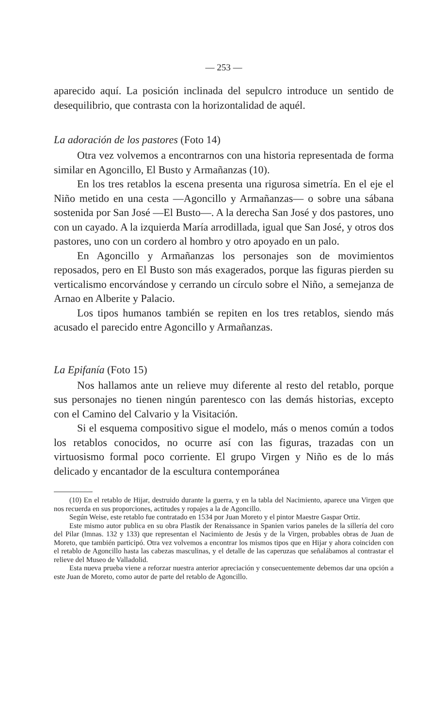— 253 —
aparecido aquí. La posición inclinada del sepulcro introduce un sentido de desequilibrio, que contrasta con la horizontalidad de aquél.
La adoración de los pastores (Foto 14)
Otra vez volvemos a encontrarnos con una historia representada de forma similar en Agoncillo, El Busto y Armañanzas (10).
En los tres retablos la escena presenta una rigurosa simetría. En el eje el Niño metido en una cesta —Agoncillo y Armañanzas— o sobre una sábana sostenida por San José —El Busto—. A la derecha San José y dos pastores, uno con un cayado. A la izquierda María arrodillada, igual que San José, y otros dos pastores, uno con un cordero al hombro y otro apoyado en un palo.
En Agoncillo y Armañanzas los personajes son de movimientos reposados, pero en El Busto son más exagerados, porque las figuras pierden su verticalismo encorvándose y cerrando un círculo sobre el Niño, a semejanza de Arnao en Alberite y Palacio.
Los tipos humanos también se repiten en los tres retablos, siendo más acusado el parecido entre Agoncillo y Armañanzas.
La Epifanía (Foto 15)
Nos hallamos ante un relieve muy diferente al resto del retablo, porque sus personajes no tienen ningún parentesco con las demás historias, excepto con el Camino del Calvario y la Visitación.
Si el esquema compositivo sigue el modelo, más o menos común a todos los retablos conocidos, no ocurre así con las figuras, trazadas con un virtuosismo formal poco corriente. El grupo Virgen y Niño es de lo más delicado y encantador de la escultura contemporánea
(10) En el retablo de Hijar, destruido durante la guerra, y en la tabla del Nacimiento, aparece una Virgen que nos recuerda en sus proporciones, actitudes y ropajes a la de Agoncillo.
Según Weise, este retablo fue contratado en 1534 por Juan Moreto y el pintor Maestre Gaspar Ortiz.
Este mismo autor publica en su obra Plastik der Renaissance in Spanien varios paneles de la sillería del coro del Pilar (lmnas. 132 y 133) que representan el Nacimiento de Jesús y de la Virgen, probables obras de Juan de Moreto, que también participó. Otra vez volvemos a encontrar los mismos tipos que en Hijar y ahora coinciden con el retablo de Agoncillo hasta las cabezas masculinas, y el detalle de las caperuzas que señalábamos al contrastar el relieve del Museo de Valladolid.
Esta nueva prueba viene a reforzar nuestra anterior apreciación y consecuentemente debemos dar una opción a este Juan de Moreto, como autor de parte del retablo de Agoncillo.